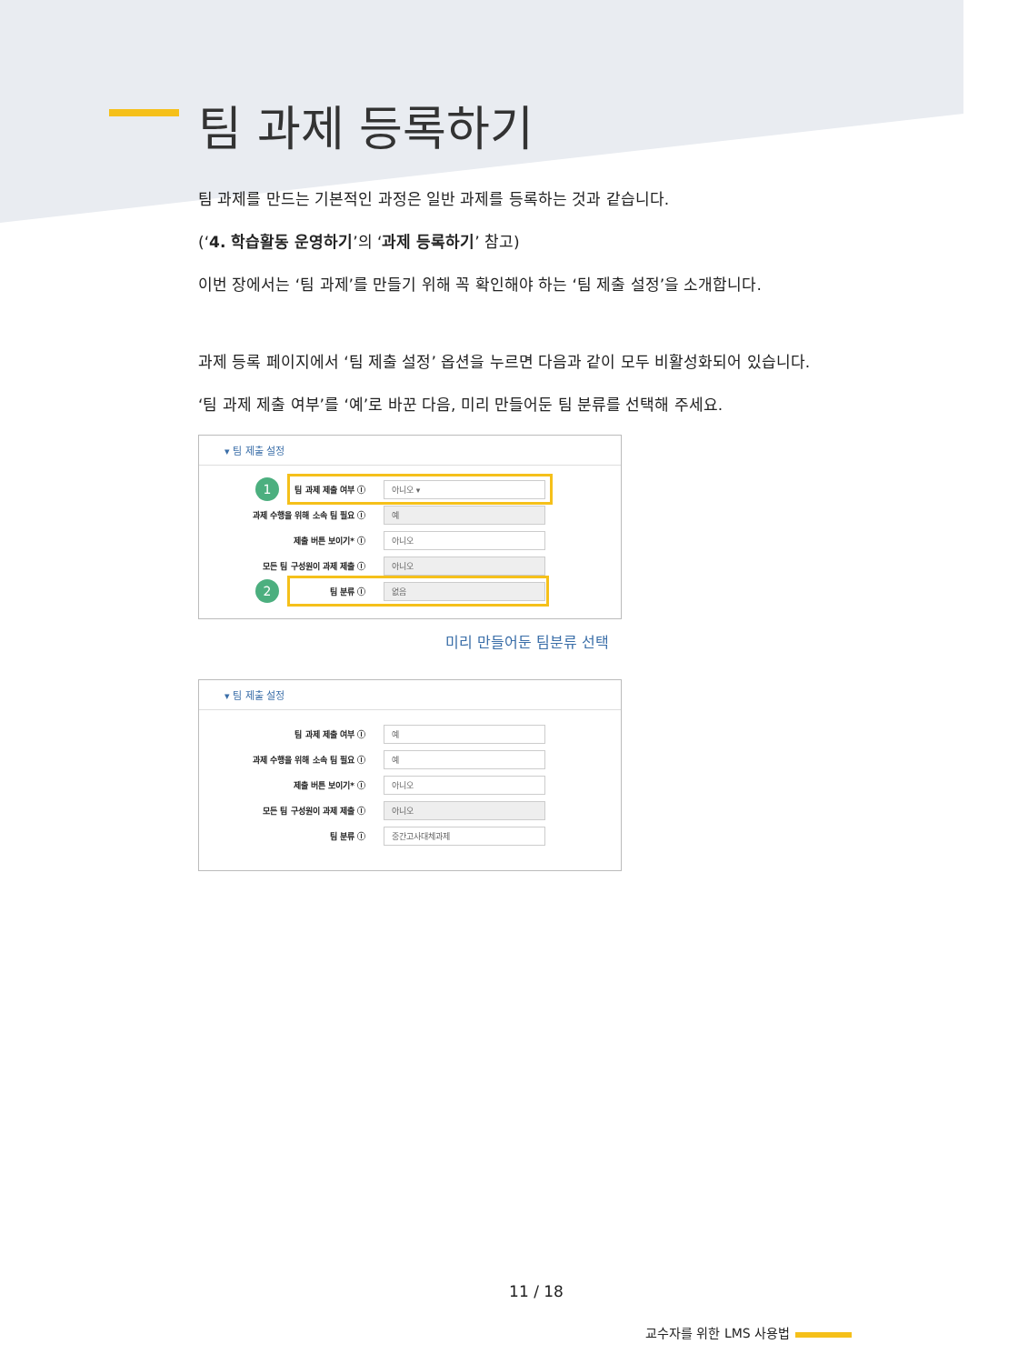팀 과제 등록하기
팀 과제를 만드는 기본적인 과정은 일반 과제를 등록하는 것과 같습니다.
(‘4. 학습활동 운영하기’의 ‘과제 등록하기’ 참고)
이번 장에서는 ‘팀 과제’를 만들기 위해 꼭 확인해야 하는 ‘팀 제출 설정’을 소개합니다.
과제 등록 페이지에서 ‘팀 제출 설정’ 옵션을 누르면 다음과 같이 모두 비활성화되어 있습니다.
‘팀 과제 제출 여부’를 ‘예’로 바꾼 다음, 미리 만들어둔 팀 분류를 선택해 주세요.
▾ 팀 제출 설정
1 팀 과제 제출 여부 ⓘ 아니오 ▾
과제 수행을 위해 소속 팀 필요 ⓘ 예
제출 버튼 보이기* ⓘ 아니오
모든 팀 구성원이 과제 제출 ⓘ 아니오
2 팀 분류 ⓘ 없음
미리 만들어둔 팀분류 선택
▾ 팀 제출 설정
팀 과제 제출 여부 ⓘ 예
과제 수행을 위해 소속 팀 필요 ⓘ 예
제출 버튼 보이기* ⓘ 아니오
모든 팀 구성원이 과제 제출 ⓘ 아니오
팀 분류 ⓘ 중간고사대체과제
11 / 18
교수자를 위한 LMS 사용법